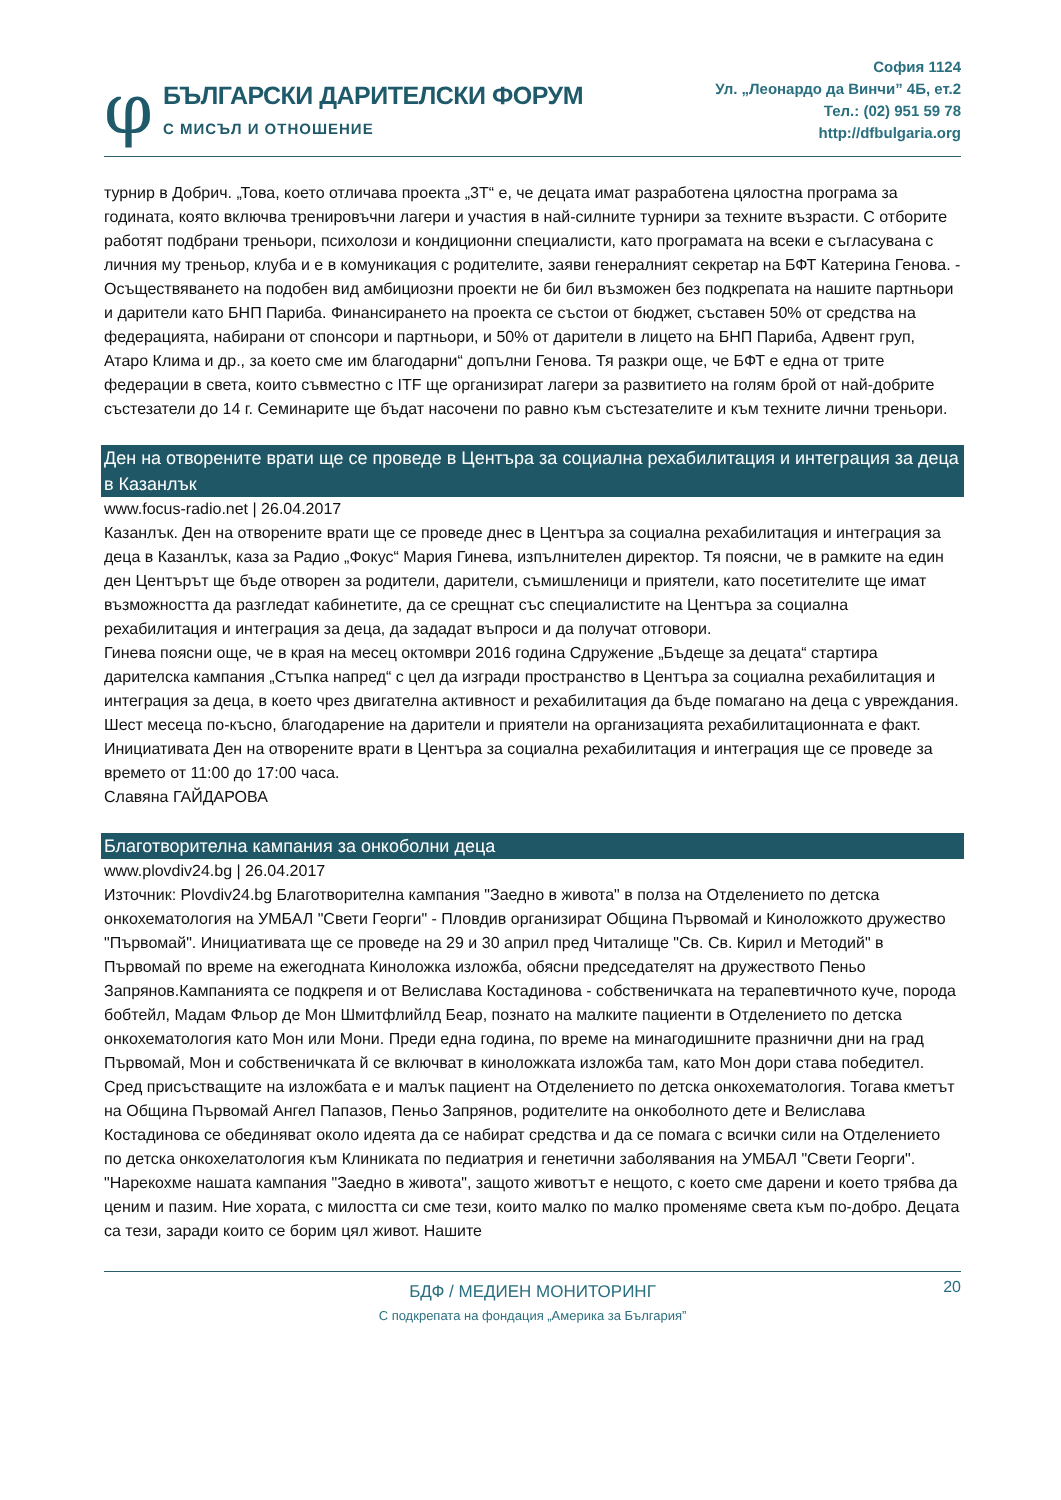φ
БЪЛГАРСКИ ДАРИТЕЛСКИ ФОРУМ
С МИСЪЛ И ОТНОШЕНИЕ
София 1124
Ул. „Леонардо да Винчи” 4Б, ет.2
Тел.: (02) 951 59 78
http://dfbulgaria.org
турнир в Добрич. „Това, което отличава проекта „3Т“ е, че децата имат разработена цялостна програма за годината, която включва тренировъчни лагери и участия в най-силните турнири за техните възрасти. С отборите работят подбрани треньори, психолози и кондиционни специалисти, като програмата на всеки е съгласувана с личния му треньор, клуба и е в комуникация с родителите, заяви генералният секретар на БФТ Катерина Генова. - Осъществяването на подобен вид амбициозни проекти не би бил възможен без подкрепата на нашите партньори и дарители като БНП Париба. Финансирането на проекта се състои от бюджет, съставен 50% от средства на федерацията, набирани от спонсори и партньори, и 50% от дарители в лицето на БНП Париба, Адвент груп, Атаро Клима и др., за което сме им благодарни“ допълни Генова. Тя разкри още, че БФТ е една от трите федерации в света, които съвместно с ITF ще организират лагери за развитието на голям брой от най-добрите състезатели до 14 г. Семинарите ще бъдат насочени по равно към състезателите и към техните лични треньори.
Ден на отворените врати ще се проведе в Центъра за социална рехабилитация и интеграция за деца в Казанлък
www.focus-radio.net | 26.04.2017
Казанлък. Ден на отворените врати ще се проведе днес в Центъра за социална рехабилитация и интеграция за деца в Казанлък, каза за Радио „Фокус“ Мария Гинева, изпълнителен директор. Тя поясни, че в рамките на един ден Центърът ще бъде отворен за родители, дарители, съмишленици и приятели, като посетителите ще имат възможността да разгледат кабинетите, да се срещнат със специалистите на Центъра за социална рехабилитация и интеграция за деца, да зададат въпроси и да получат отговори.
Гинева поясни още, че в края на месец октомври 2016 година Сдружение „Бъдеще за децата“ стартира дарителска кампания „Стъпка напред“ с цел да изгради пространство в Центъра за социална рехабилитация и интеграция за деца, в което чрез двигателна активност и рехабилитация да бъде помагано на деца с увреждания. Шест месеца по-късно, благодарение на дарители и приятели на организацията рехабилитационната е факт.
Инициативата Ден на отворените врати в Центъра за социална рехабилитация и интеграция ще се проведе за времето от 11:00 до 17:00 часа.
Славяна ГАЙДАРОВА
Благотворителна кампания за онкоболни деца
www.plovdiv24.bg | 26.04.2017
Източник: Plovdiv24.bg Благотворителна кампания "Заедно в живота" в полза на Отделението по детска онкохематология на УМБАЛ "Свети Георги" - Пловдив организират Община Първомай и Киноложкото дружество "Първомай". Инициативата ще се проведе на 29 и 30 април пред Читалище "Св. Св. Кирил и Методий" в Първомай по време на ежегодната Кинoложка изложба, обясни председателят на дружеството Пеньо Запрянов.Кампанията се подкрепя и от Велислава Костадинова - собственичката на терапевтичното куче, порода бобтейл, Мадам Фльор де Мон Шмитфлийлд Беар, познато на малките пациенти в Отделението по детска онкохематология като Мон или Мони. Преди една година, по време на минагодишните празнични дни на град Първомай, Мон и собственичката й се включват в кинoложката изложба там, като Мон дори става победител. Сред присъстващите на изложбата е и малък пациент на Отделението по детска онкохематология. Тогава кметът на Община Първомай Ангел Папазов, Пеньо Запрянов, родителите на онкоболното дете и Велислава Костадинова се обединяват около идеята да се набират средства и да се помага с всички сили на Отделението по детска онкохелатология към Клиниката по педиатрия и генетични заболявания на УМБАЛ "Свети Георги". "Нарекохме нашата кампания "Заедно в живота", защото животът е нещото, с което сме дарени и което трябва да ценим и пазим. Ние хората, с милостта си сме тези, които малко по малко променяме света към по-добро. Децата са тези, заради които се борим цял живот. Нашите
20
БДФ / МЕДИЕН МОНИТОРИНГ
С подкрепата на фондация „Америка за България”